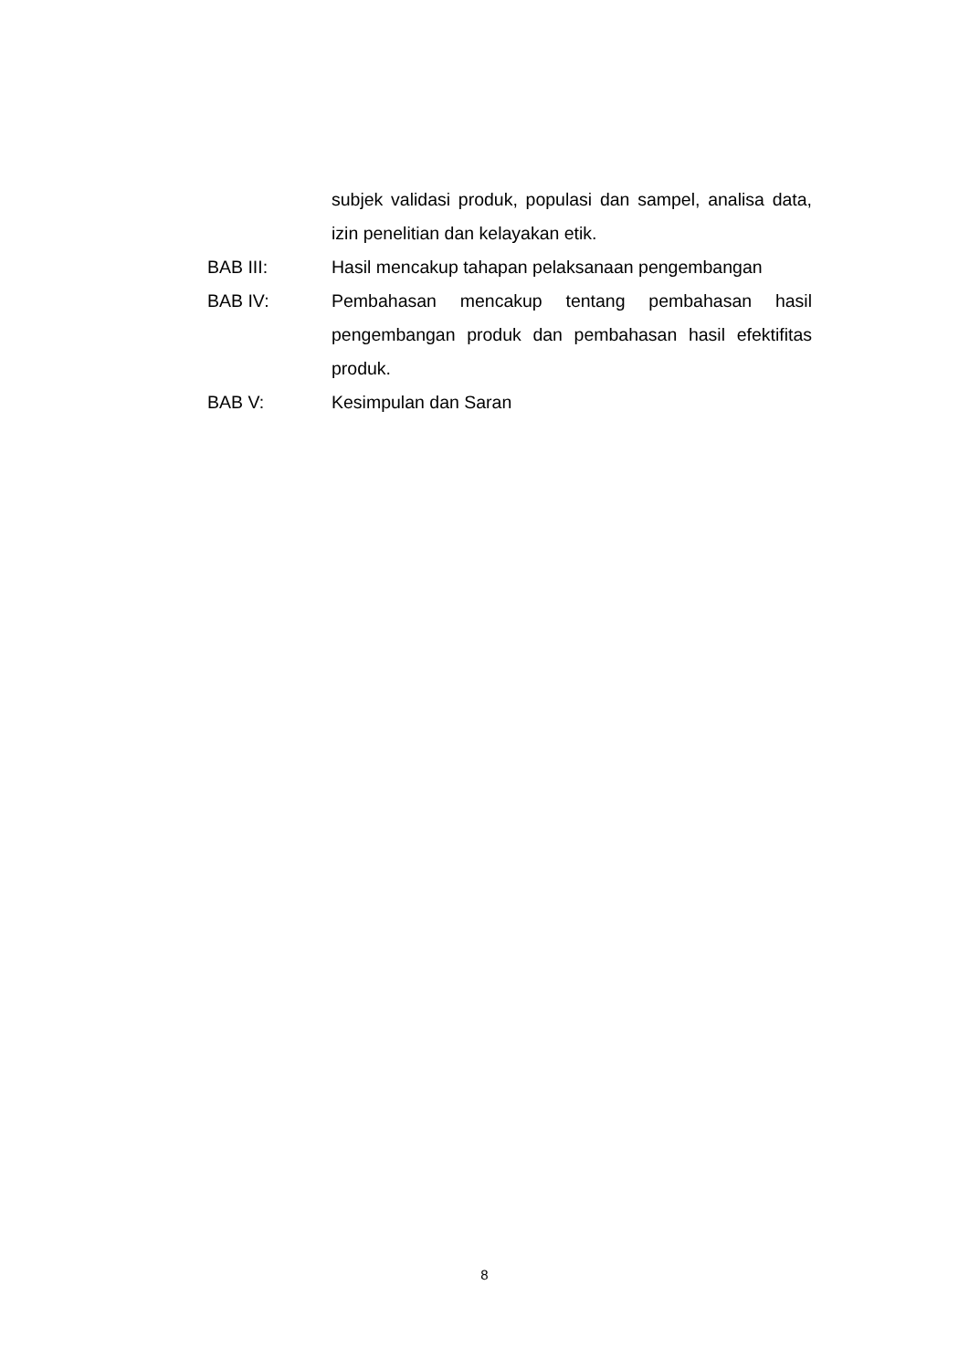subjek validasi produk, populasi dan sampel, analisa data, izin penelitian dan kelayakan etik.
BAB III: Hasil mencakup tahapan pelaksanaan pengembangan
BAB IV: Pembahasan mencakup tentang pembahasan hasil pengembangan produk dan pembahasan hasil efektifitas produk.
BAB V: Kesimpulan dan Saran
8